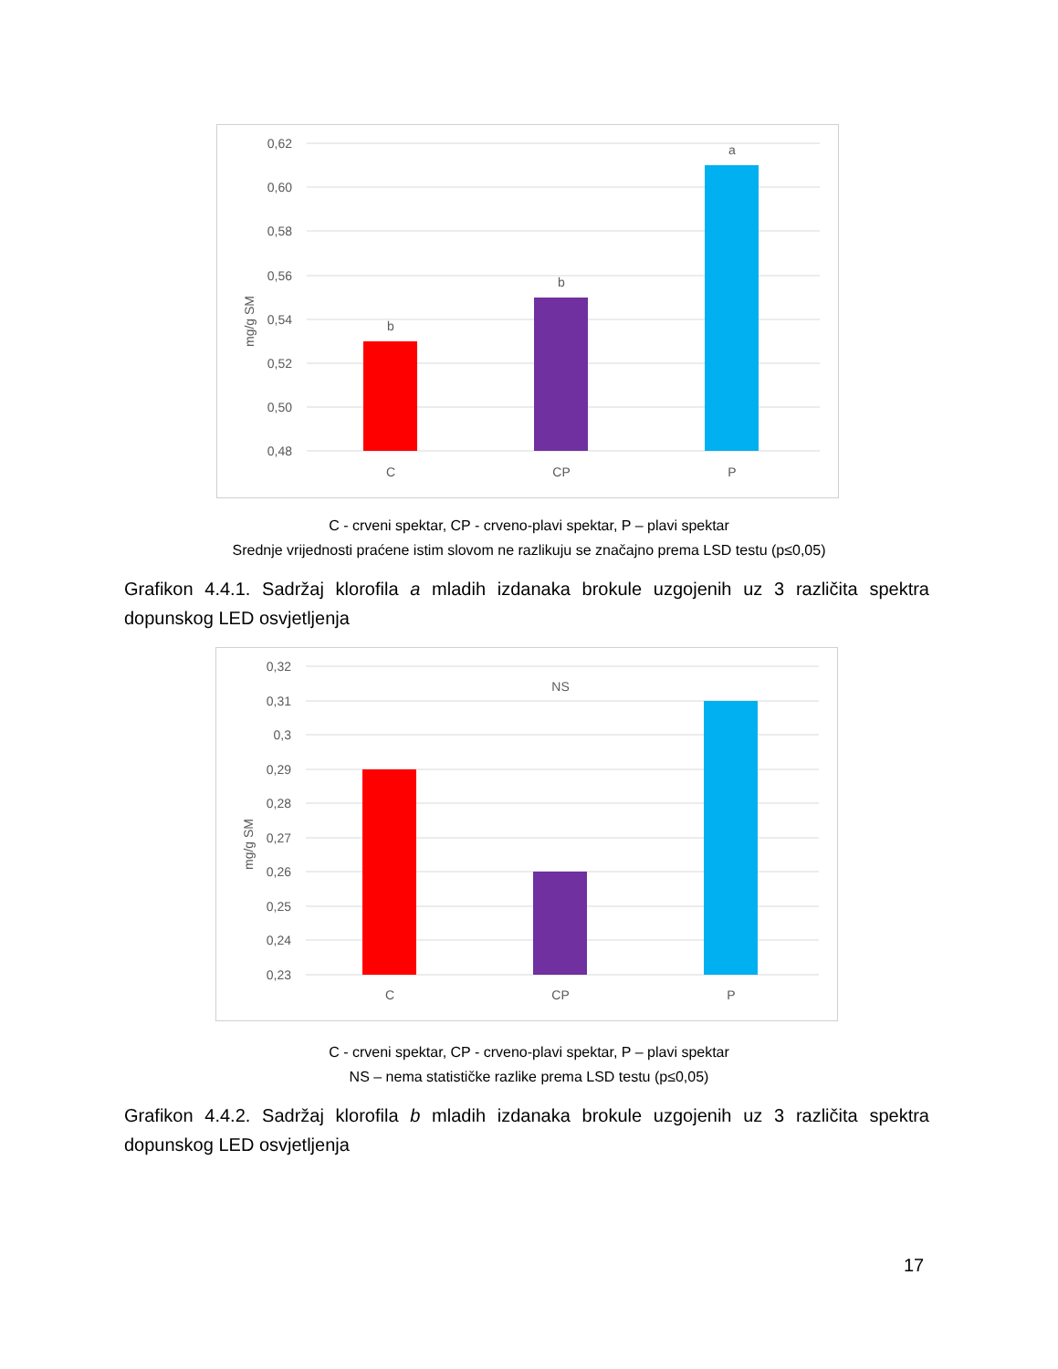0,62
0,60
0,58
0,56
0,54
0,52
0,50
0,48
mg/g SM
b
b
a
C
CP
P
C - crveni spektar, CP - crveno-plavi spektar, P – plavi spektar
Srednje vrijednosti praćene istim slovom ne razlikuju se značajno prema LSD testu (p≤0,05)
Grafikon 4.4.1. Sadržaj klorofila a mladih izdanaka brokule uzgojenih uz 3 različita spektra dopunskog LED osvjetljenja
0,32
0,31
0,3
0,29
0,28
0,27
0,26
0,25
0,24
0,23
mg/g SM
NS
C
CP
P
C - crveni spektar, CP - crveno-plavi spektar, P – plavi spektar
NS – nema statističke razlike prema LSD testu (p≤0,05)
Grafikon 4.4.2. Sadržaj klorofila b mladih izdanaka brokule uzgojenih uz 3 različita spektra dopunskog LED osvjetljenja
17